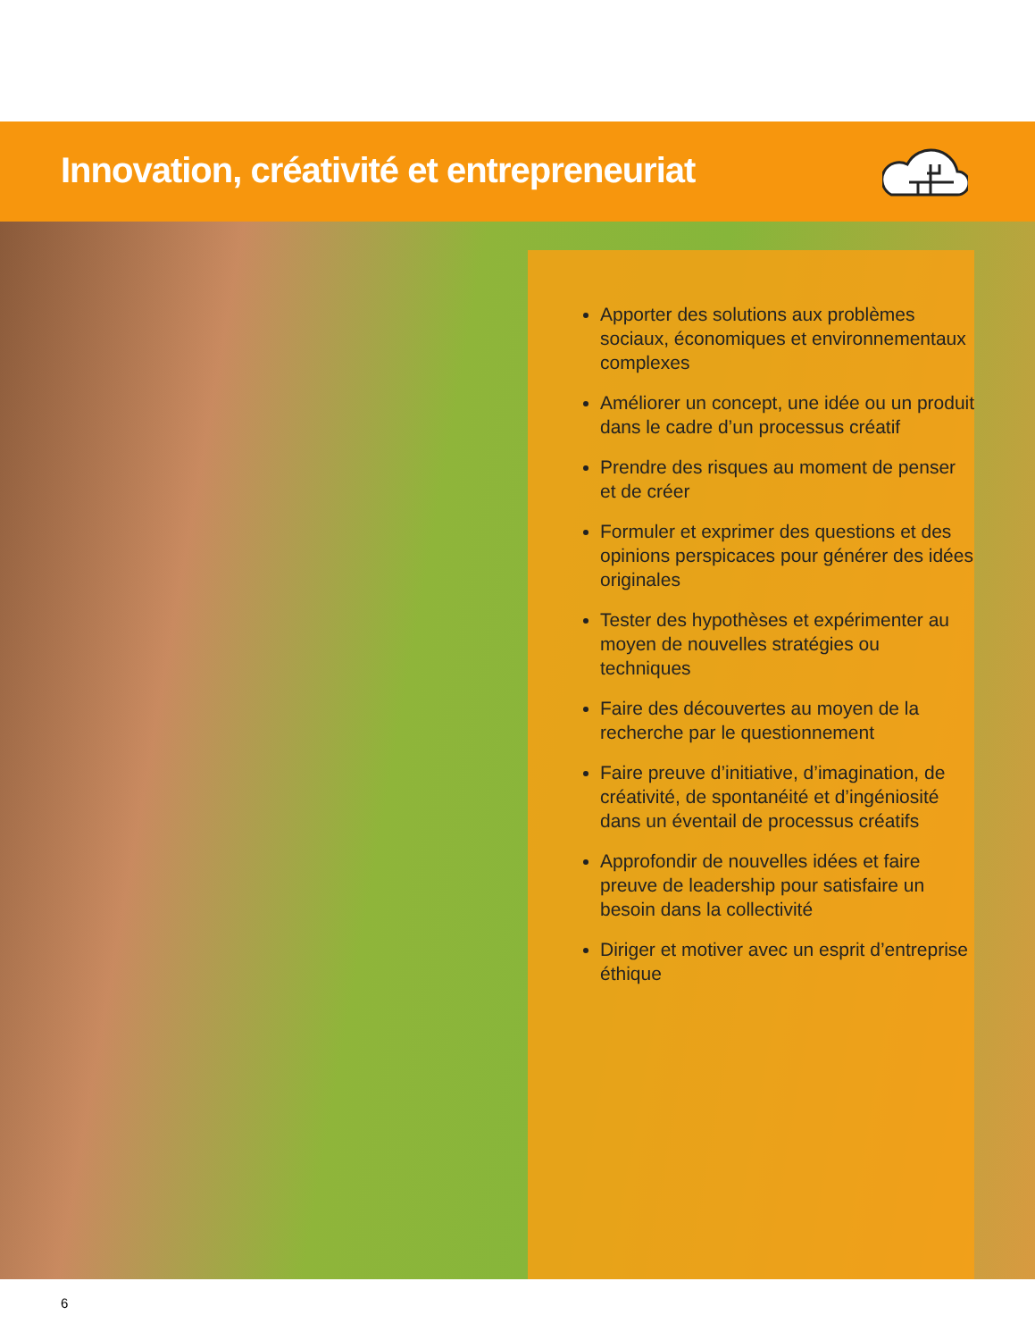Innovation, créativité et entrepreneuriat
Apporter des solutions aux problèmes sociaux, économiques et environnementaux complexes
Améliorer un concept, une idée ou un produit dans le cadre d’un processus créatif
Prendre des risques au moment de penser et de créer
Formuler et exprimer des questions et des opinions perspicaces pour générer des idées originales
Tester des hypothèses et expérimenter au moyen de nouvelles stratégies ou techniques
Faire des découvertes au moyen de la recherche par le questionnement
Faire preuve d’initiative, d’imagination, de créativité, de spontanéité et d’ingéniosité dans un éventail de processus créatifs
Approfondir de nouvelles idées et faire preuve de leadership pour satisfaire un besoin dans la collectivité
Diriger et motiver avec un esprit d’entreprise éthique
6